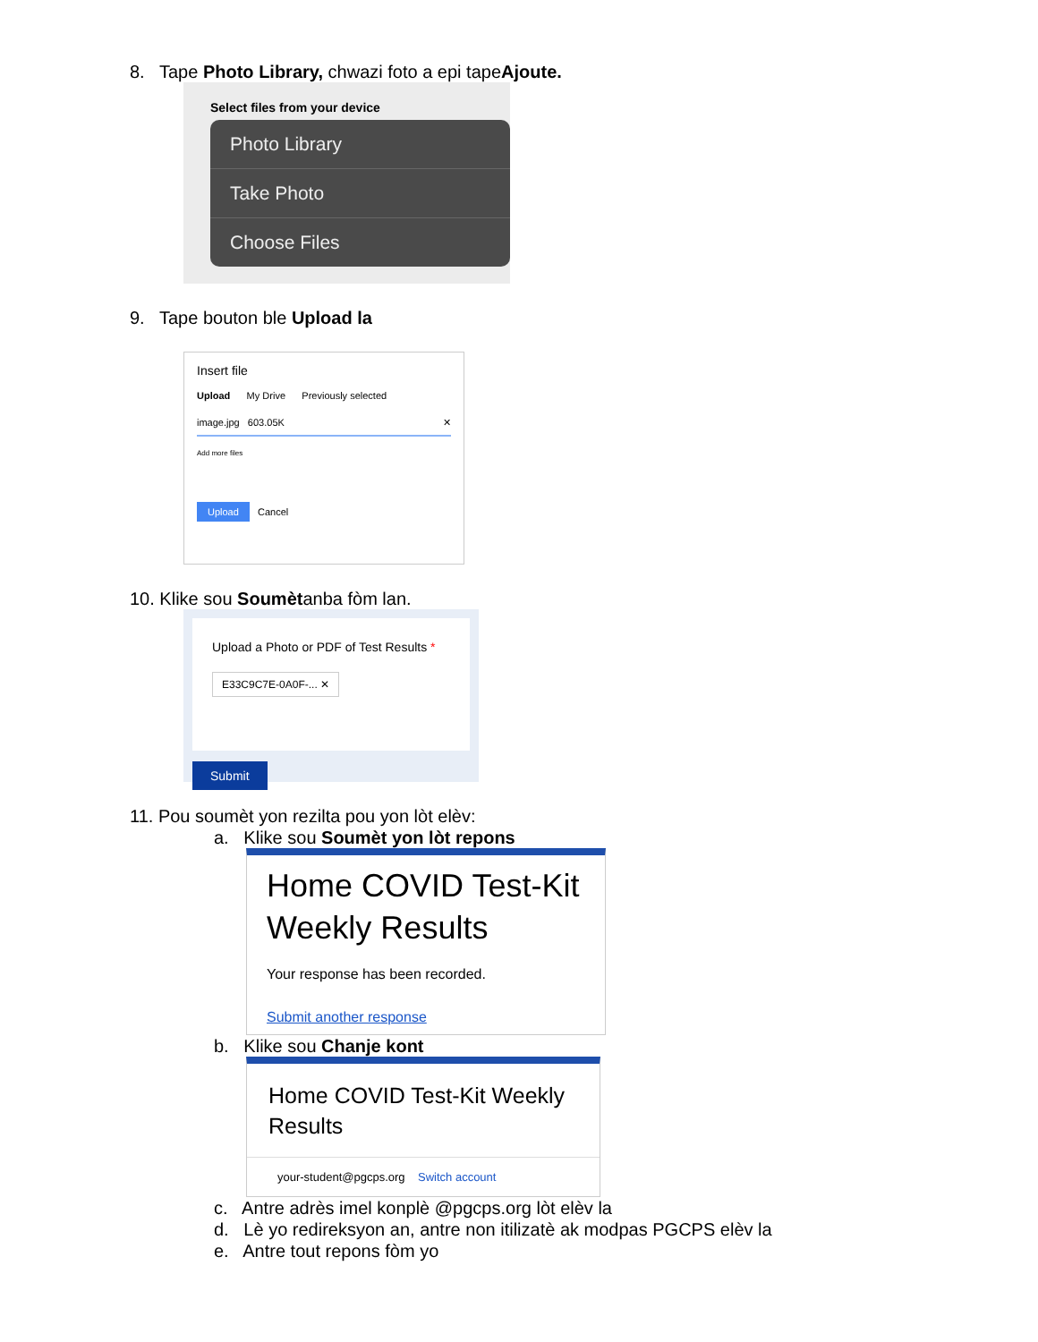8. Tape Photo Library, chwazi foto a epi tapeAjoute.
Select files from your device
Photo Library
Take Photo
Choose Files
9. Tape bouton ble Upload la
Insert file
Upload My Drive Previously selected
image.jpg 603.05K ✕
Add more files
Upload Cancel
10. Klike sou Soumètanba fòm lan.
Upload a Photo or PDF of Test Results *
E33C9C7E-0A0F-... ✕
Submit
11. Pou soumèt yon rezilta pou yon lòt elèv:
a. Klike sou Soumèt yon lòt repons
Home COVID Test-Kit Weekly Results
Your response has been recorded.
Submit another response
b. Klike sou Chanje kont
Home COVID Test-Kit Weekly Results
your-student@pgcps.org Switch account
c. Antre adrès imel konplè @pgcps.org lòt elèv la
d. Lè yo redireksyon an, antre non itilizatè ak modpas PGCPS elèv la
e. Antre tout repons fòm yo